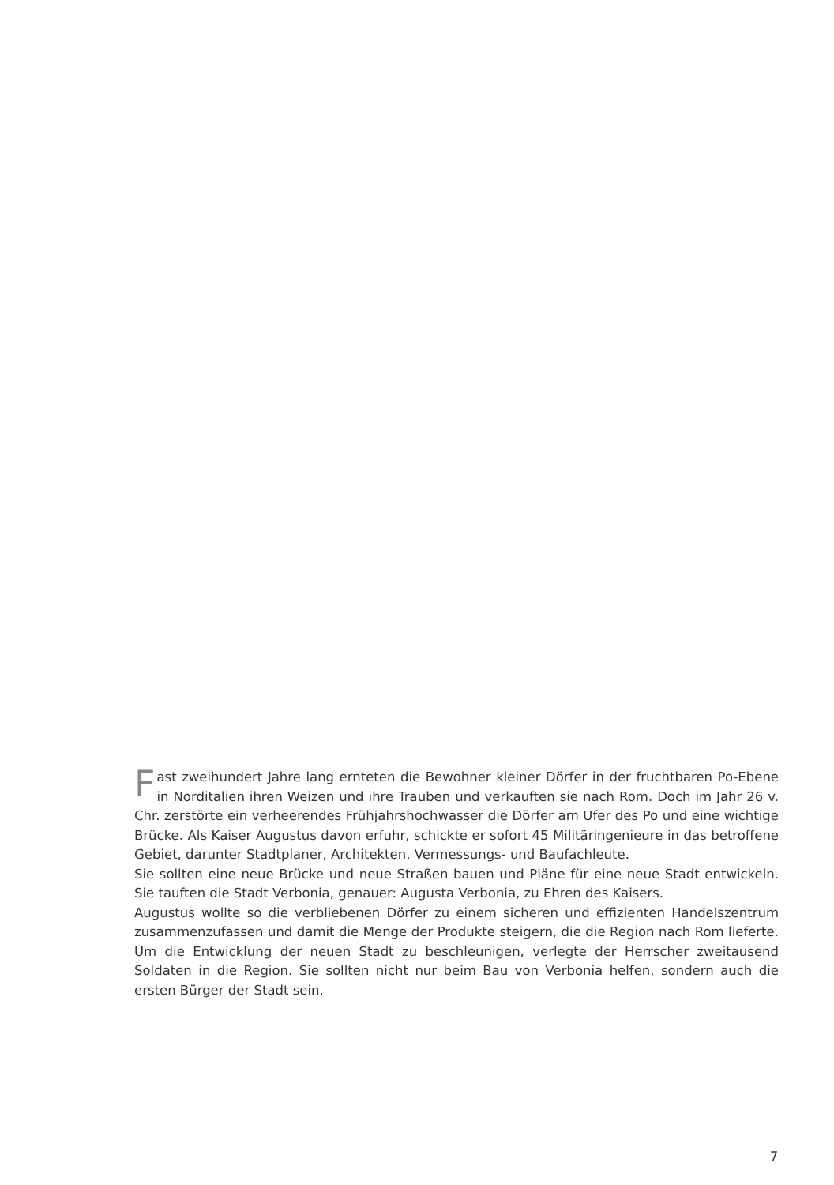Fast zweihundert Jahre lang ernteten die Bewohner kleiner Dörfer in der fruchtbaren Po-Ebene in Norditalien ihren Weizen und ihre Trauben und verkauften sie nach Rom. Doch im Jahr 26 v. Chr. zerstörte ein verheerendes Frühjahrshochwasser die Dörfer am Ufer des Po und eine wichtige Brücke. Als Kaiser Augustus davon erfuhr, schickte er sofort 45 Militär­ingenieure in das betroffene Gebiet, darunter Stadtplaner, Architekten, Vermessungs- und Baufachleute.
Sie sollten eine neue Brücke und neue Straßen bauen und Pläne für eine neue Stadt entwi­ckeln. Sie tauften die Stadt Verbonia, genauer: Augusta Verbonia, zu Ehren des Kaisers.
Augustus wollte so die verbliebenen Dörfer zu einem sicheren und effizienten Handelszen­trum zusammenzufassen und damit die Menge der Produkte steigern, die die Region nach Rom lieferte. Um die Entwicklung der neuen Stadt zu beschleunigen, verlegte der Herrscher zweitausend Soldaten in die Region. Sie sollten nicht nur beim Bau von Verbonia helfen, son­dern auch die ersten Bürger der Stadt sein.
7